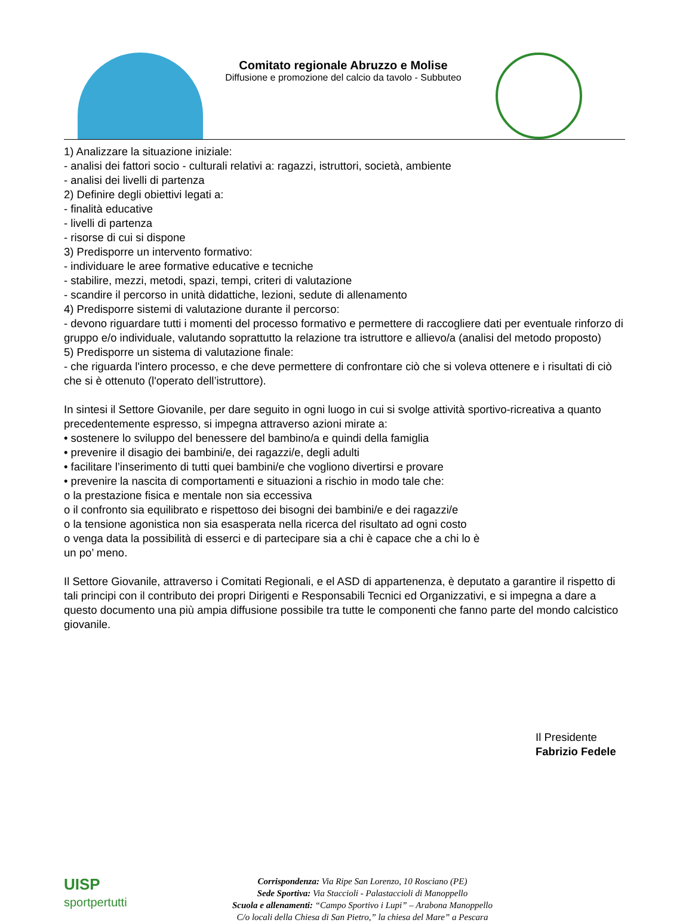Comitato regionale Abruzzo e Molise
Diffusione e promozione del calcio da tavolo - Subbuteo
1) Analizzare la situazione iniziale:
- analisi dei fattori socio - culturali relativi a: ragazzi, istruttori, società, ambiente
- analisi dei livelli di partenza
2) Definire degli obiettivi legati a:
- finalità educative
- livelli di partenza
- risorse di cui si dispone
3) Predisporre un intervento formativo:
- individuare le aree formative educative e tecniche
- stabilire, mezzi, metodi, spazi, tempi, criteri di valutazione
- scandire il percorso in unità didattiche, lezioni, sedute di allenamento
4) Predisporre sistemi di valutazione durante il percorso:
- devono riguardare tutti i momenti del processo formativo e permettere di raccogliere dati per eventuale rinforzo di gruppo e/o individuale, valutando soprattutto la relazione tra istruttore e allievo/a (analisi del metodo proposto)
5) Predisporre un sistema di valutazione finale:
- che riguarda l'intero processo, e che deve permettere di confrontare ciò che si voleva ottenere e i risultati di ciò che si è ottenuto (l'operato dell’istruttore).
In sintesi il Settore Giovanile, per dare seguito in ogni luogo in cui si svolge attività sportivo-ricreativa a quanto precedentemente espresso, si impegna attraverso azioni mirate a:
• sostenere lo sviluppo del benessere del bambino/a e quindi della famiglia
• prevenire il disagio dei bambini/e, dei ragazzi/e, degli adulti
• facilitare l’inserimento di tutti quei bambini/e che vogliono divertirsi e provare
• prevenire la nascita di comportamenti e situazioni a rischio in modo tale che:
o la prestazione fisica e mentale non sia eccessiva
o il confronto sia equilibrato e rispettoso dei bisogni dei bambini/e e dei ragazzi/e
o la tensione agonistica non sia esasperata nella ricerca del risultato ad ogni costo
o venga data la possibilità di esserci e di partecipare sia a chi è capace che a chi lo è
un po’ meno.
Il Settore Giovanile, attraverso i Comitati Regionali, e el ASD di appartenenza, è deputato a garantire il rispetto di tali principi con il contributo dei propri Dirigenti e Responsabili Tecnici ed Organizzativi, e si impegna a dare a questo documento una più ampia diffusione possibile tra tutte le componenti che fanno parte del mondo calcistico giovanile.
Il Presidente
Fabrizio Fedele
UISP
sportpertutti
Corrispondenza: Via Ripe San Lorenzo, 10 Rosciano (PE)
Sede Sportiva: Via Staccioli - Palastaccioli di Manoppello
Scuola e allenamenti: “Campo Sportivo i Lupi” – Arabona Manoppello
C/o locali della Chiesa di San Pietro,” la chiesa del Mare” a Pescara